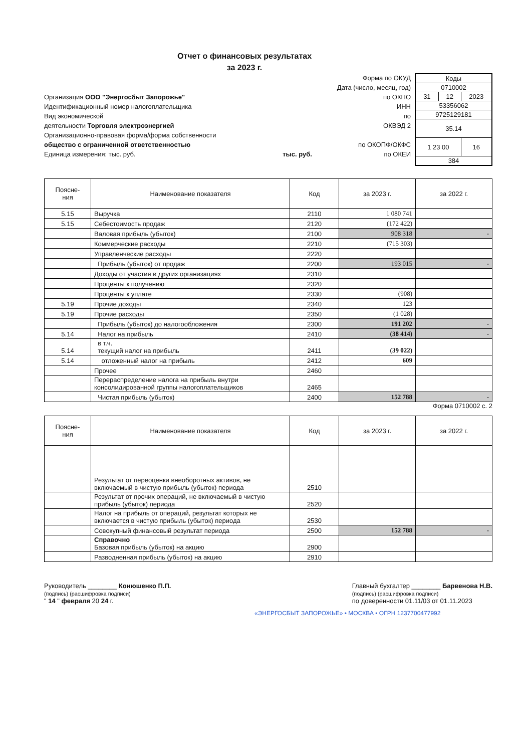Отчет о финансовых результатах
за 2023 г.
Форма по ОКУД
Дата (число, месяц, год)
Организация ООО "Энергосбыт Запорожье" по ОКПО
Идентификационный номер налогоплательщика ИНН
Вид экономической по
деятельности Торговля электроэнергией ОКВЭД 2
Организационно-правовая форма/форма собственности
общество с ограниченной ответственностью по ОКОПФ/ОКФС
Единица измерения: тыс. руб. тыс. руб. по ОКЕИ
| Коды | | |
| 0710002 | | |
| 31 | 12 | 2023 |
| 53356062 | | |
| 9725129181 | | |
| 35.14 | | |
| 1 23 00 | | 16 |
| 384 | | |
| Поясне- ния | Наименование показателя | Код | за 2023 г. | за 2022 г. |
| --- | --- | --- | --- | --- |
| 5.15 | Выручка | 2110 | 1 080 741 | |
| 5.15 | Себестоимость продаж | 2120 | (172 422) | |
| | Валовая прибыль (убыток) | 2100 | 908 318 | - |
| | Коммерческие расходы | 2210 | (715 303) | |
| | Управленческие расходы | 2220 | | |
| | Прибыль (убыток) от продаж | 2200 | 193 015 | - |
| | Доходы от участия в других организациях | 2310 | | |
| | Проценты к получению | 2320 | | |
| | Проценты к уплате | 2330 | (908) | |
| 5.19 | Прочие доходы | 2340 | 123 | |
| 5.19 | Прочие расходы | 2350 | (1 028) | |
| | Прибыль (убыток) до налогообложения | 2300 | 191 202 | - |
| 5.14 | Налог на прибыль | 2410 | (38 414) | - |
| 5.14 | в т.ч. текущий налог на прибыль | 2411 | (39 022) | |
| 5.14 | отложенный налог на прибыль | 2412 | 609 | |
| | Прочее | 2460 | | |
| | Перераспределение налога на прибыль внутри консолидированной группы налогоплательщиков | 2465 | | |
| | Чистая прибыль (убыток) | 2400 | 152 788 | - |
Форма 0710002 с. 2
| Поясне- ния | Наименование показателя | Код | за 2023 г. | за 2022 г. |
| --- | --- | --- | --- | --- |
| | Результат от переоценки внеоборотных активов, не включаемый в чистую прибыль (убыток) периода | 2510 | | |
| | Результат от прочих операций, не включаемый в чистую прибыль (убыток) периода | 2520 | | |
| | Налог на прибыль от операций, результат которых не включается в чистую прибыль (убыток) периода | 2530 | | |
| | Совокупный финансовый результат периода | 2500 | 152 788 | - |
| | Справочно Базовая прибыль (убыток) на акцию | 2900 | | |
| | Разводненная прибыль (убыток) на акцию | 2910 | | |
Руководитель ________ Конюшенко П.П.
(подпись) (расшифровка подписи)
" 14 " февраля 20 24 г.
Главный бухгалтер ________ Барвенова Н.В.
(подпись) (расшифровка подписи)
по доверенности 01.11/03 от 01.11.2023
«ЭНЕРГОСБЫТ ЗАПОРОЖЬЕ» • МОСКВА • ОГРН 1237700477992